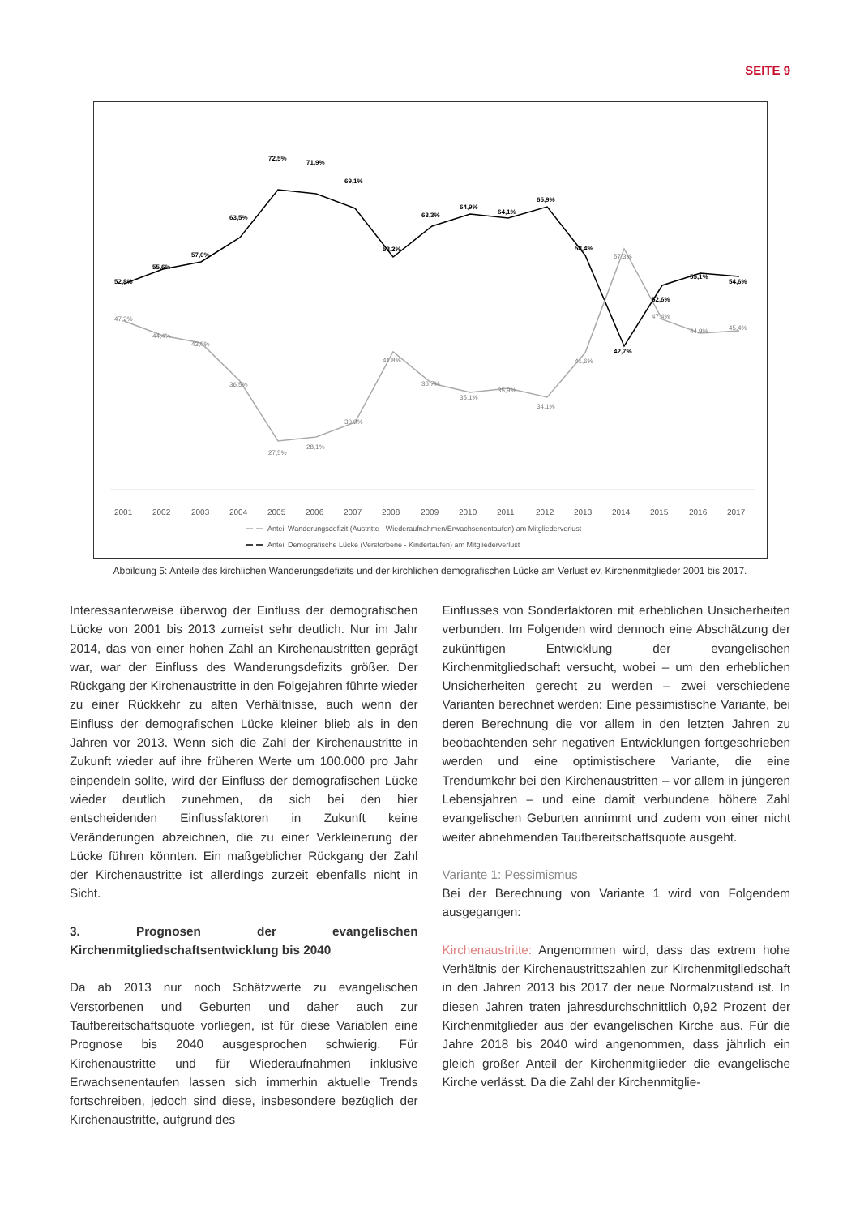SEITE 9
52,8%
55,6%
57,0%
63,5%
72,5%
71,9%
69,1%
58,2%
63,3%
64,9%
64,1%
65,9%
58,4%
42,7%
52,6%
55,1%
54,6%
47,2%
44,4%
43,0%
36,5%
27,5%
28,1%
30,9%
41,8%
36,7%
35,1%
35,9%
34,1%
41,6%
57,3%
47,4%
44,9%
45,4%
2001
2002
2003
2004
2005
2006
2007
2008
2009
2010
2011
2012
2013
2014
2015
2016
2017
Anteil Wanderungsdefizit (Austritte - Wiederaufnahmen/Erwachsenentaufen) am Mitgliederverlust
Anteil Demografische Lücke (Verstorbene - Kindertaufen) am Mitgliederverlust
Abbildung 5: Anteile des kirchlichen Wanderungsdefizits und der kirchlichen demografischen Lücke am Verlust ev. Kirchenmitglieder 2001 bis 2017.
Interessanterweise überwog der Einfluss der demografischen Lücke von 2001 bis 2013 zumeist sehr deutlich. Nur im Jahr 2014, das von einer hohen Zahl an Kirchenaustritten geprägt war, war der Einfluss des Wanderungsdefizits größer. Der Rückgang der Kirchenaustritte in den Folgejahren führte wieder zu einer Rückkehr zu alten Verhältnisse, auch wenn der Einfluss der demografischen Lücke kleiner blieb als in den Jahren vor 2013. Wenn sich die Zahl der Kirchenaustritte in Zukunft wieder auf ihre früheren Werte um 100.000 pro Jahr einpendeln sollte, wird der Einfluss der demografischen Lücke wieder deutlich zunehmen, da sich bei den hier entscheidenden Einflussfaktoren in Zukunft keine Veränderungen abzeichnen, die zu einer Verkleinerung der Lücke führen könnten. Ein maßgeblicher Rückgang der Zahl der Kirchenaustritte ist allerdings zurzeit ebenfalls nicht in Sicht.
3. Prognosen der evangelischen Kirchenmitgliedschaftsentwicklung bis 2040
Da ab 2013 nur noch Schätzwerte zu evangelischen Verstorbenen und Geburten und daher auch zur Taufbereitschaftsquote vorliegen, ist für diese Variablen eine Prognose bis 2040 ausgesprochen schwierig. Für Kirchenaustritte und für Wiederaufnahmen inklusive Erwachsenentaufen lassen sich immerhin aktuelle Trends fortschreiben, jedoch sind diese, insbesondere bezüglich der Kirchenaustritte, aufgrund des
Einflusses von Sonderfaktoren mit erheblichen Unsicherheiten verbunden. Im Folgenden wird dennoch eine Abschätzung der zukünftigen Entwicklung der evangelischen Kirchenmitgliedschaft versucht, wobei – um den erheblichen Unsicherheiten gerecht zu werden – zwei verschiedene Varianten berechnet werden: Eine pessimistische Variante, bei deren Berechnung die vor allem in den letzten Jahren zu beobachtenden sehr negativen Entwicklungen fortgeschrieben werden und eine optimistischere Variante, die eine Trendumkehr bei den Kirchenaustritten – vor allem in jüngeren Lebensjahren – und eine damit verbundene höhere Zahl evangelischen Geburten annimmt und zudem von einer nicht weiter abnehmenden Taufbereitschaftsquote ausgeht.
Variante 1: Pessimismus
Bei der Berechnung von Variante 1 wird von Folgendem ausgegangen:
Kirchenaustritte: Angenommen wird, dass das extrem hohe Verhältnis der Kirchenaustrittszahlen zur Kirchenmitgliedschaft in den Jahren 2013 bis 2017 der neue Normalzustand ist. In diesen Jahren traten jahresdurchschnittlich 0,92 Prozent der Kirchenmitglieder aus der evangelischen Kirche aus. Für die Jahre 2018 bis 2040 wird angenommen, dass jährlich ein gleich großer Anteil der Kirchenmitglieder die evangelische Kirche verlässt. Da die Zahl der Kirchenmitglie-